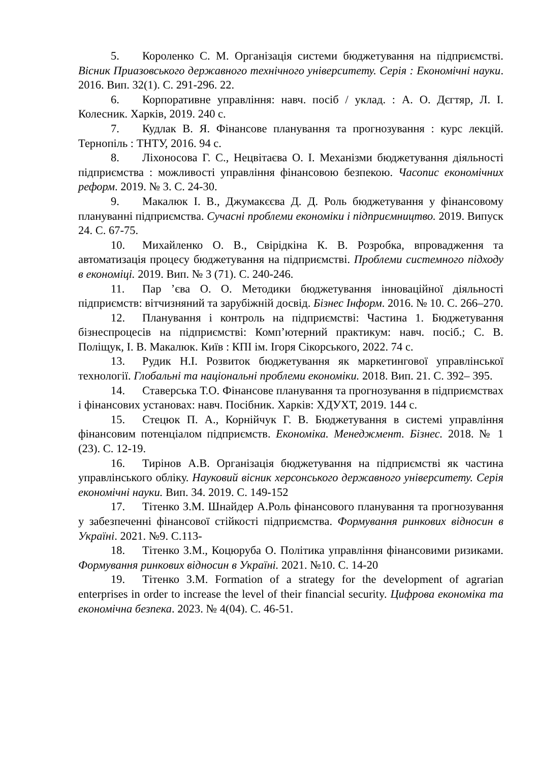5. Короленко С. М. Організація системи бюджетування на підприємстві. Вісник Приазовського державного технічного університету. Серія : Економічні науки. 2016. Вип. 32(1). С. 291-296. 22.
6. Корпоративне управління: навч. посіб / уклад. : А. О. Дєгтяр, Л. І. Колесник. Харків, 2019. 240 с.
7. Кудлак В. Я. Фінансове планування та прогнозування : курс лекцій. Тернопіль : ТНТУ, 2016. 94 с.
8. Ліхоносова Г. С., Нецвітаєва О. І. Механізми бюджетування діяльності підприємства : можливості управління фінансовою безпекою. Часопис економічних реформ. 2019. № 3. С. 24-30.
9. Макалюк І. В., Джумакєєва Д. Д. Роль бюджетування у фінансовому плануванні підприємства. Сучасні проблеми економіки і підприємництво. 2019. Випуск 24. С. 67-75.
10. Михайленко О. В., Свірідкіна К. В. Розробка, впровадження та автоматизація процесу бюджетування на підприємстві. Проблеми системного підходу в економіці. 2019. Вип. № 3 (71). С. 240-246.
11. Пар ’єва О. О. Методики бюджетування інноваційної діяльності підприємств: вітчизняний та зарубіжній досвід. Бізнес Інформ. 2016. № 10. С. 266–270.
12. Планування і контроль на підприємстві: Частина 1. Бюджетування бізнеспроцесів на підприємстві: Комп’ютерний практикум: навч. посіб.; С. В. Поліщук, І. В. Макалюк. Київ : КПІ ім. Ігоря Сікорського, 2022. 74 с.
13. Рудик Н.І. Розвиток бюджетування як маркетингової управлінської технології. Глобальні та національні проблеми економіки. 2018. Вип. 21. С. 392– 395.
14. Ставерська Т.О. Фінансове планування та прогнозування в підприємствах і фінансових установах: навч. Посібник. Харків: ХДУХТ, 2019. 144 с.
15. Стецюк П. А., Корнійчук Г. В. Бюджетування в системі управління фінансовим потенціалом підприємств. Економіка. Менеджмент. Бізнес. 2018. № 1 (23). С. 12-19.
16. Тирінов А.В. Організація бюджетування на підприємстві як частина управлінського обліку. Науковий вісник херсонського державного університету. Серія економічні науки. Вип. 34. 2019. С. 149-152
17. Тітенко З.М. Шнайдер А.Роль фінансового планування та прогнозування у забезпеченні фінансової стійкості підприємства. Формування ринкових відносин в Україні. 2021. №9. С.113-
18. Тітенко З.М., Коцюруба О. Політика управління фінансовими ризиками. Формування ринкових відносин в Україні. 2021. №10. С. 14-20
19. Тітенко З.М. Formation of a strategy for the development of agrarian enterprises in order to increase the level of their financial security. Цифрова економіка та економічна безпека. 2023. № 4(04). С. 46-51.